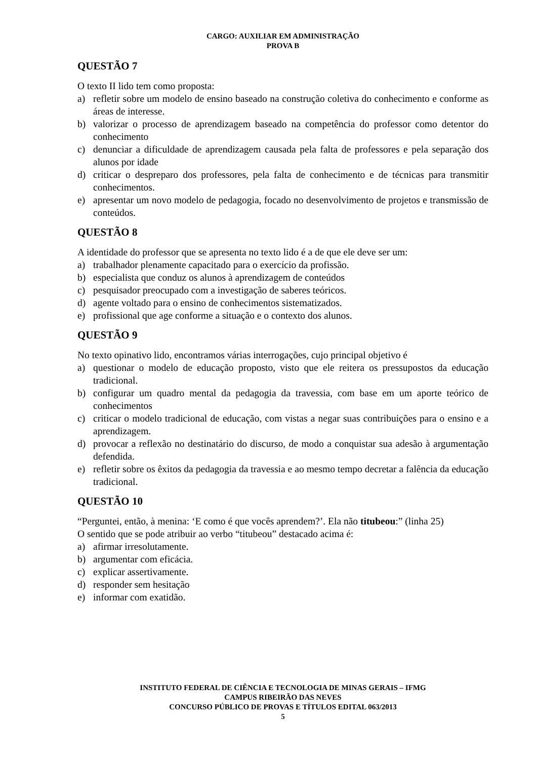CARGO: AUXILIAR EM ADMINISTRAÇÃO
PROVA B
QUESTÃO 7
O texto II lido tem como proposta:
a) refletir sobre um modelo de ensino baseado na construção coletiva do conhecimento e conforme as áreas de interesse.
b) valorizar o processo de aprendizagem baseado na competência do professor como detentor do conhecimento
c) denunciar a dificuldade de aprendizagem causada pela falta de professores e pela separação dos alunos por idade
d) criticar o despreparo dos professores, pela falta de conhecimento e de técnicas para transmitir conhecimentos.
e) apresentar um novo modelo de pedagogia, focado no desenvolvimento de projetos e transmissão de conteúdos.
QUESTÃO 8
A identidade do professor que se apresenta no texto lido é a de que ele deve ser um:
a) trabalhador plenamente capacitado para o exercício da profissão.
b) especialista que conduz os alunos à aprendizagem de conteúdos
c) pesquisador preocupado com a investigação de saberes teóricos.
d) agente voltado para o ensino de conhecimentos sistematizados.
e) profissional que age conforme a situação e o contexto dos alunos.
QUESTÃO 9
No texto opinativo lido, encontramos várias interrogações, cujo principal objetivo é
a) questionar o modelo de educação proposto, visto que ele reitera os pressupostos da educação tradicional.
b) configurar um quadro mental da pedagogia da travessia, com base em um aporte teórico de conhecimentos
c) criticar o modelo tradicional de educação, com vistas a negar suas contribuições para o ensino e a aprendizagem.
d) provocar a reflexão no destinatário do discurso, de modo a conquistar sua adesão à argumentação defendida.
e) refletir sobre os êxitos da pedagogia da travessia e ao mesmo tempo decretar a falência da educação tradicional.
QUESTÃO 10
“Perguntei, então, à menina: ‘E como é que vocês aprendem?’. Ela não titubeou:” (linha 25)
O sentido que se pode atribuir ao verbo “titubeou” destacado acima é:
a) afirmar irresolutamente.
b) argumentar com eficácia.
c) explicar assertivamente.
d) responder sem hesitação
e) informar com exatidão.
INSTITUTO FEDERAL DE CIÊNCIA E TECNOLOGIA DE MINAS GERAIS – IFMG
CAMPUS RIBEIRÃO DAS NEVES
CONCURSO PÚBLICO DE PROVAS E TÍTULOS EDITAL 063/2013
5